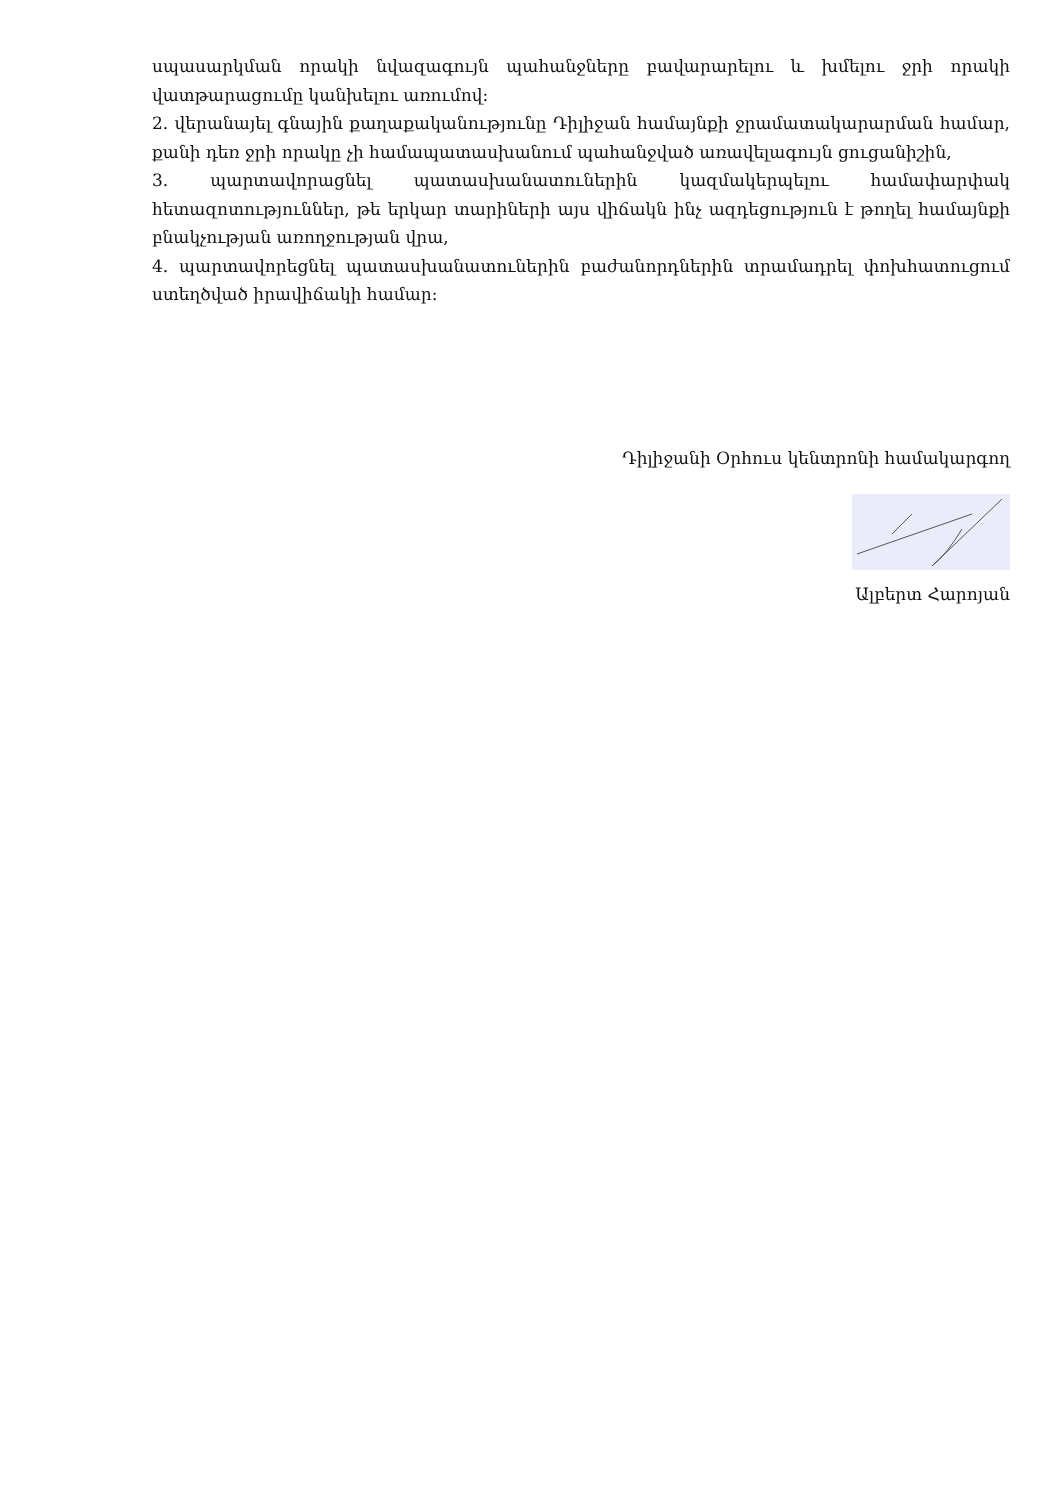սպասարկման որակի նվազագույն պահանջները բավարարելու և խմելու ջրի որակի վատթարացումը կանխելու առումով:
2. վերանայել գնային քաղաքականությունը Դիլիջան համայնքի ջրամատակարարման համար, քանի դեռ ջրի որակը չի համապատասխանում պահանջված առավելագույն ցուցանիշին,
3. պարտավորացնել պատասխանատուներին կազմակերպելու համափարփակ հետազոտություններ, թե երկար տարիների այս վիճակն ինչ ազդեցություն է թողել համայնքի բնակչության առողջության վրա,
4. պարտավորեցնել պատասխանատուներին բաժանորդներին տրամադրել փոխհատուցում ստեղծված իրավիճակի համար:
Դիլիջանի Օրհուս կենտրոնի համակարգող
Ալբերտ Հարոյան